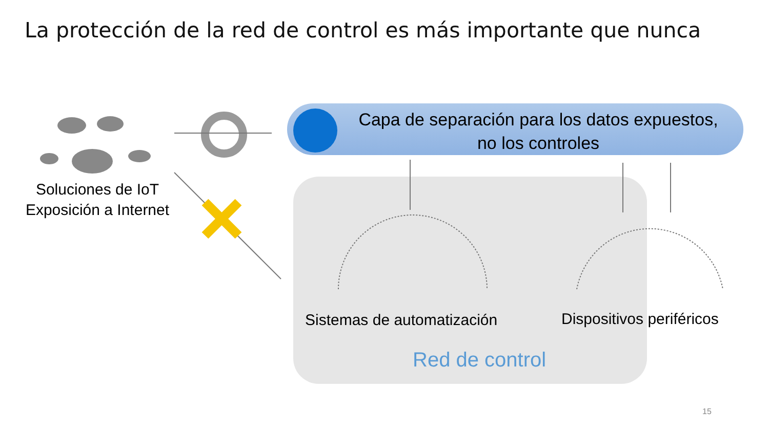La protección de la red de control es más importante que nunca
Capa de separación para los datos expuestos, no los controles
Soluciones de IoT
Exposición a Internet
Sistemas de automatización Dispositivos periféricos
Red de control
15